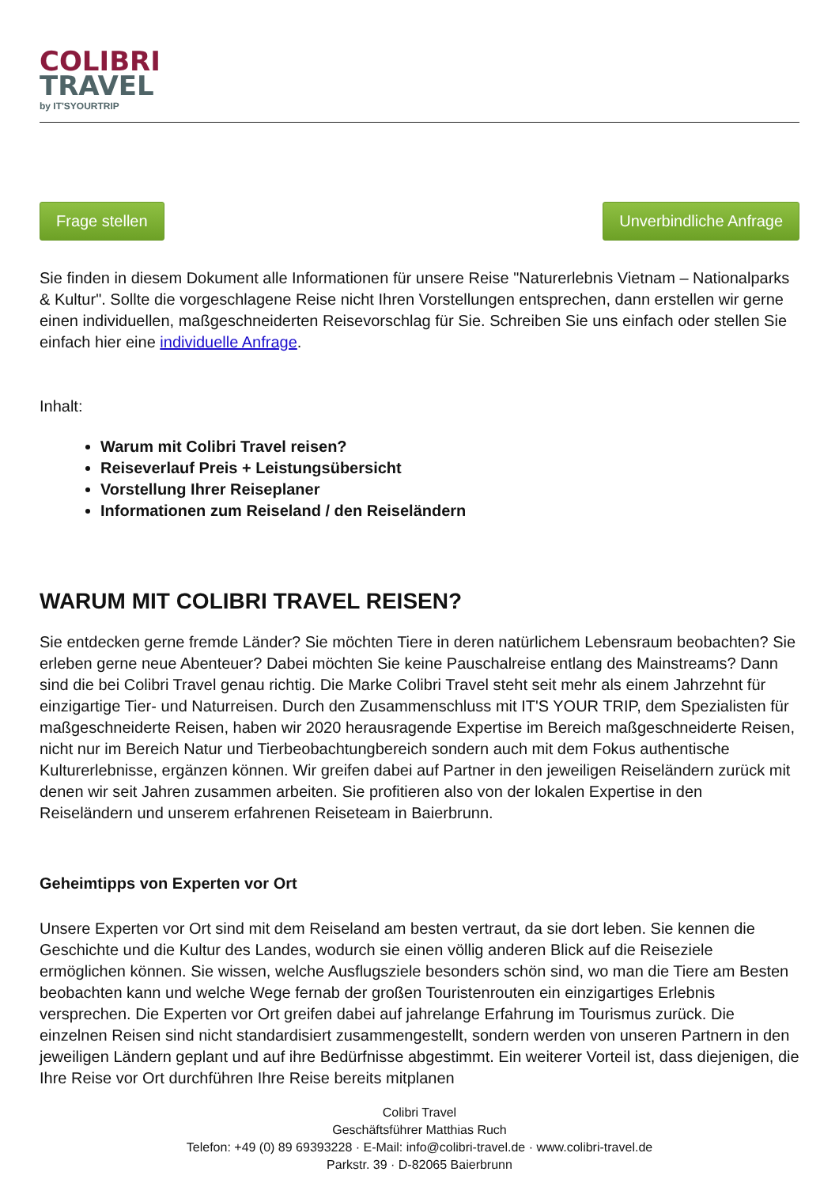COLIBRI
TRAVEL
by IT'SYOURTRIP
Frage stellen Unverbindliche Anfrage
Sie finden in diesem Dokument alle Informationen für unsere Reise "Naturerlebnis Vietnam – Nationalparks & Kultur". Sollte die vorgeschlagene Reise nicht Ihren Vorstellungen entsprechen, dann erstellen wir gerne einen individuellen, maßgeschneiderten Reisevorschlag für Sie. Schreiben Sie uns einfach oder stellen Sie einfach hier eine individuelle Anfrage.
Inhalt:
Warum mit Colibri Travel reisen?
Reiseverlauf Preis + Leistungsübersicht
Vorstellung Ihrer Reiseplaner
Informationen zum Reiseland / den Reiseländern
WARUM MIT COLIBRI TRAVEL REISEN?
Sie entdecken gerne fremde Länder? Sie möchten Tiere in deren natürlichem Lebensraum beobachten? Sie erleben gerne neue Abenteuer? Dabei möchten Sie keine Pauschalreise entlang des Mainstreams? Dann sind die bei Colibri Travel genau richtig. Die Marke Colibri Travel steht seit mehr als einem Jahrzehnt für einzigartige Tier- und Naturreisen. Durch den Zusammenschluss mit IT'S YOUR TRIP, dem Spezialisten für maßgeschneiderte Reisen, haben wir 2020 herausragende Expertise im Bereich maßgeschneiderte Reisen, nicht nur im Bereich Natur und Tierbeobachtungbereich sondern auch mit dem Fokus authentische Kulturerlebnisse, ergänzen können. Wir greifen dabei auf Partner in den jeweiligen Reiseländern zurück mit denen wir seit Jahren zusammen arbeiten. Sie profitieren also von der lokalen Expertise in den Reiseländern und unserem erfahrenen Reiseteam in Baierbrunn.
Geheimtipps von Experten vor Ort
Unsere Experten vor Ort sind mit dem Reiseland am besten vertraut, da sie dort leben. Sie kennen die Geschichte und die Kultur des Landes, wodurch sie einen völlig anderen Blick auf die Reiseziele ermöglichen können. Sie wissen, welche Ausflugsziele besonders schön sind, wo man die Tiere am Besten beobachten kann und welche Wege fernab der großen Touristenrouten ein einzigartiges Erlebnis versprechen. Die Experten vor Ort greifen dabei auf jahrelange Erfahrung im Tourismus zurück. Die einzelnen Reisen sind nicht standardisiert zusammengestellt, sondern werden von unseren Partnern in den jeweiligen Ländern geplant und auf ihre Bedürfnisse abgestimmt. Ein weiterer Vorteil ist, dass diejenigen, die Ihre Reise vor Ort durchführen Ihre Reise bereits mitplanen
Colibri Travel
Geschäftsführer Matthias Ruch
Telefon: +49 (0) 89 69393228 · E-Mail: info@colibri-travel.de · www.colibri-travel.de
Parkstr. 39 · D-82065 Baierbrunn